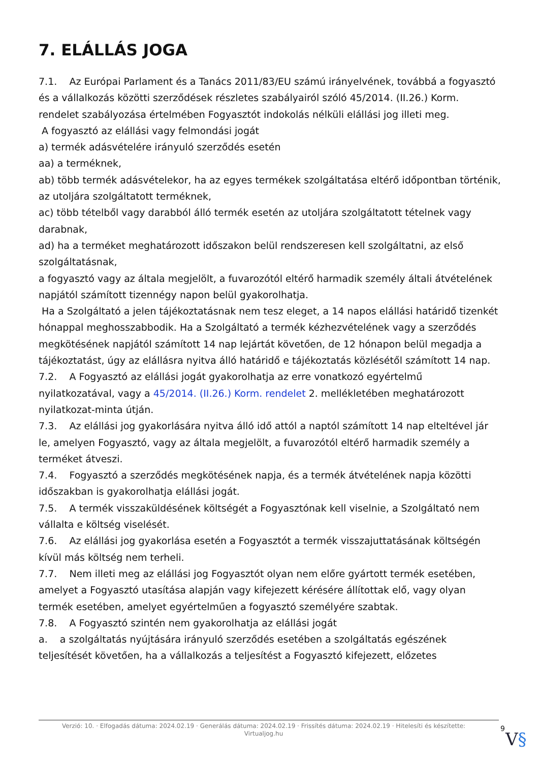7. ELÁLLÁS JOGA
7.1. Az Európai Parlament és a Tanács 2011/83/EU számú irányelvének, továbbá a fogyasztó és a vállalkozás közötti szerződések részletes szabályairól szóló 45/2014. (II.26.) Korm. rendelet szabályozása értelmében Fogyasztót indokolás nélküli elállási jog illeti meg.
A fogyasztó az elállási vagy felmondási jogát
a) termék adásvételére irányuló szerződés esetén
aa) a terméknek,
ab) több termék adásvételekor, ha az egyes termékek szolgáltatása eltérő időpontban történik, az utoljára szolgáltatott terméknek,
ac) több tételből vagy darabból álló termék esetén az utoljára szolgáltatott tételnek vagy darabnak,
ad) ha a terméket meghatározott időszakon belül rendszeresen kell szolgáltatni, az első szolgáltatásnak,
a fogyasztó vagy az általa megjelölt, a fuvarozótól eltérő harmadik személy általi átvételének napjától számított tizennégy napon belül gyakorolhatja.
Ha a Szolgáltató a jelen tájékoztatásnak nem tesz eleget, a 14 napos elállási határidő tizenkét hónappal meghosszabbodik. Ha a Szolgáltató a termék kézhezvételének vagy a szerződés megkötésének napjától számított 14 nap lejártát követően, de 12 hónapon belül megadja a tájékoztatást, úgy az elállásra nyitva álló határidő e tájékoztatás közlésétől számított 14 nap.
7.2. A Fogyasztó az elállási jogát gyakorolhatja az erre vonatkozó egyértelmű nyilatkozatával, vagy a 45/2014. (II.26.) Korm. rendelet 2. mellékletében meghatározott nyilatkozat-minta útján.
7.3. Az elállási jog gyakorlására nyitva álló idő attól a naptól számított 14 nap elteltével jár le, amelyen Fogyasztó, vagy az általa megjelölt, a fuvarozótól eltérő harmadik személy a terméket átveszi.
7.4. Fogyasztó a szerződés megkötésének napja, és a termék átvételének napja közötti időszakban is gyakorolhatja elállási jogát.
7.5. A termék visszaküldésének költségét a Fogyasztónak kell viselnie, a Szolgáltató nem vállalta e költség viselését.
7.6. Az elállási jog gyakorlása esetén a Fogyasztót a termék visszajuttatásának költségén kívül más költség nem terheli.
7.7. Nem illeti meg az elállási jog Fogyasztót olyan nem előre gyártott termék esetében, amelyet a Fogyasztó utasítása alapján vagy kifejezett kérésére állítottak elő, vagy olyan termék esetében, amelyet egyértelműen a fogyasztó személyére szabtak.
7.8. A Fogyasztó szintén nem gyakorolhatja az elállási jogát
a. a szolgáltatás nyújtására irányuló szerződés esetében a szolgáltatás egészének teljesítését követően, ha a vállalkozás a teljesítést a Fogyasztó kifejezett, előzetes
Verzió: 10. · Elfogadás dátuma: 2024.02.19 · Generálás dátuma: 2024.02.19 · Frissítés dátuma: 2024.02.19 · Hitelesíti és készítette: Virtualjog.hu
9
V§